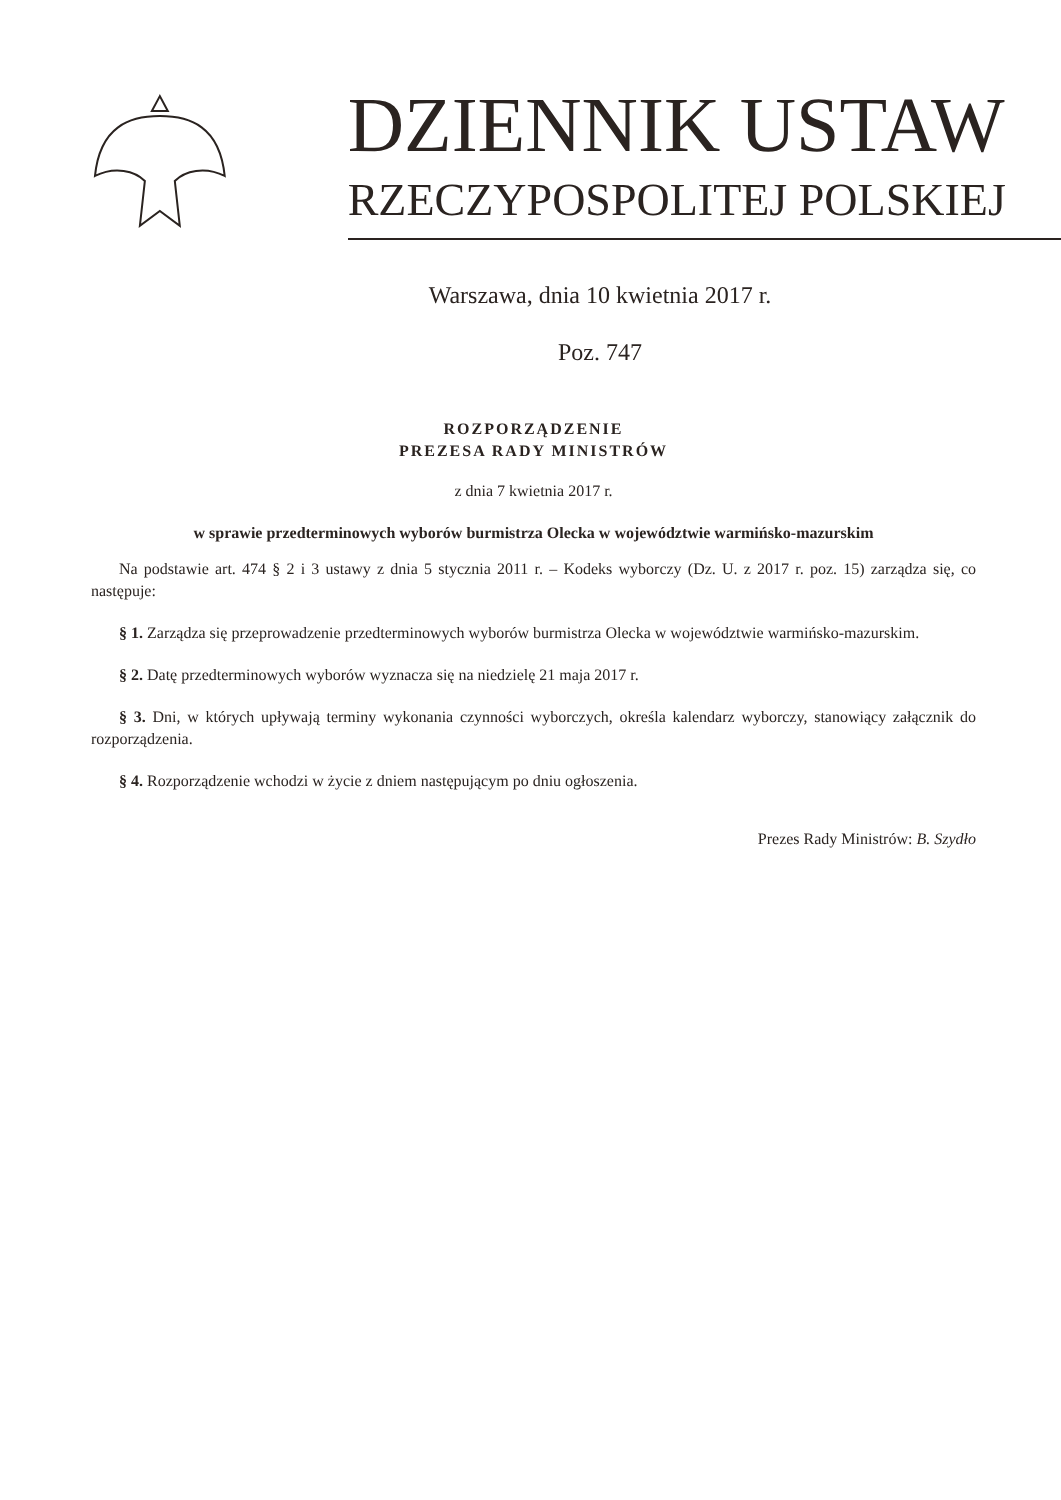DZIENNIK USTAW
RZECZYPOSPOLITEJ POLSKIEJ
Warszawa, dnia 10 kwietnia 2017 r.
Poz. 747
ROZPORZĄDZENIE
PREZESA RADY MINISTRÓW
z dnia 7 kwietnia 2017 r.
w sprawie przedterminowych wyborów burmistrza Olecka w województwie warmińsko-mazurskim
Na podstawie art. 474 § 2 i 3 ustawy z dnia 5 stycznia 2011 r. – Kodeks wyborczy (Dz. U. z 2017 r. poz. 15) zarządza się, co następuje:
§ 1. Zarządza się przeprowadzenie przedterminowych wyborów burmistrza Olecka w województwie warmińsko-­mazurskim.
§ 2. Datę przedterminowych wyborów wyznacza się na niedzielę 21 maja 2017 r.
§ 3. Dni, w których upływają terminy wykonania czynności wyborczych, określa kalendarz wyborczy, stanowiący załącznik do rozporządzenia.
§ 4. Rozporządzenie wchodzi w życie z dniem następującym po dniu ogłoszenia.
Prezes Rady Ministrów: B. Szydło